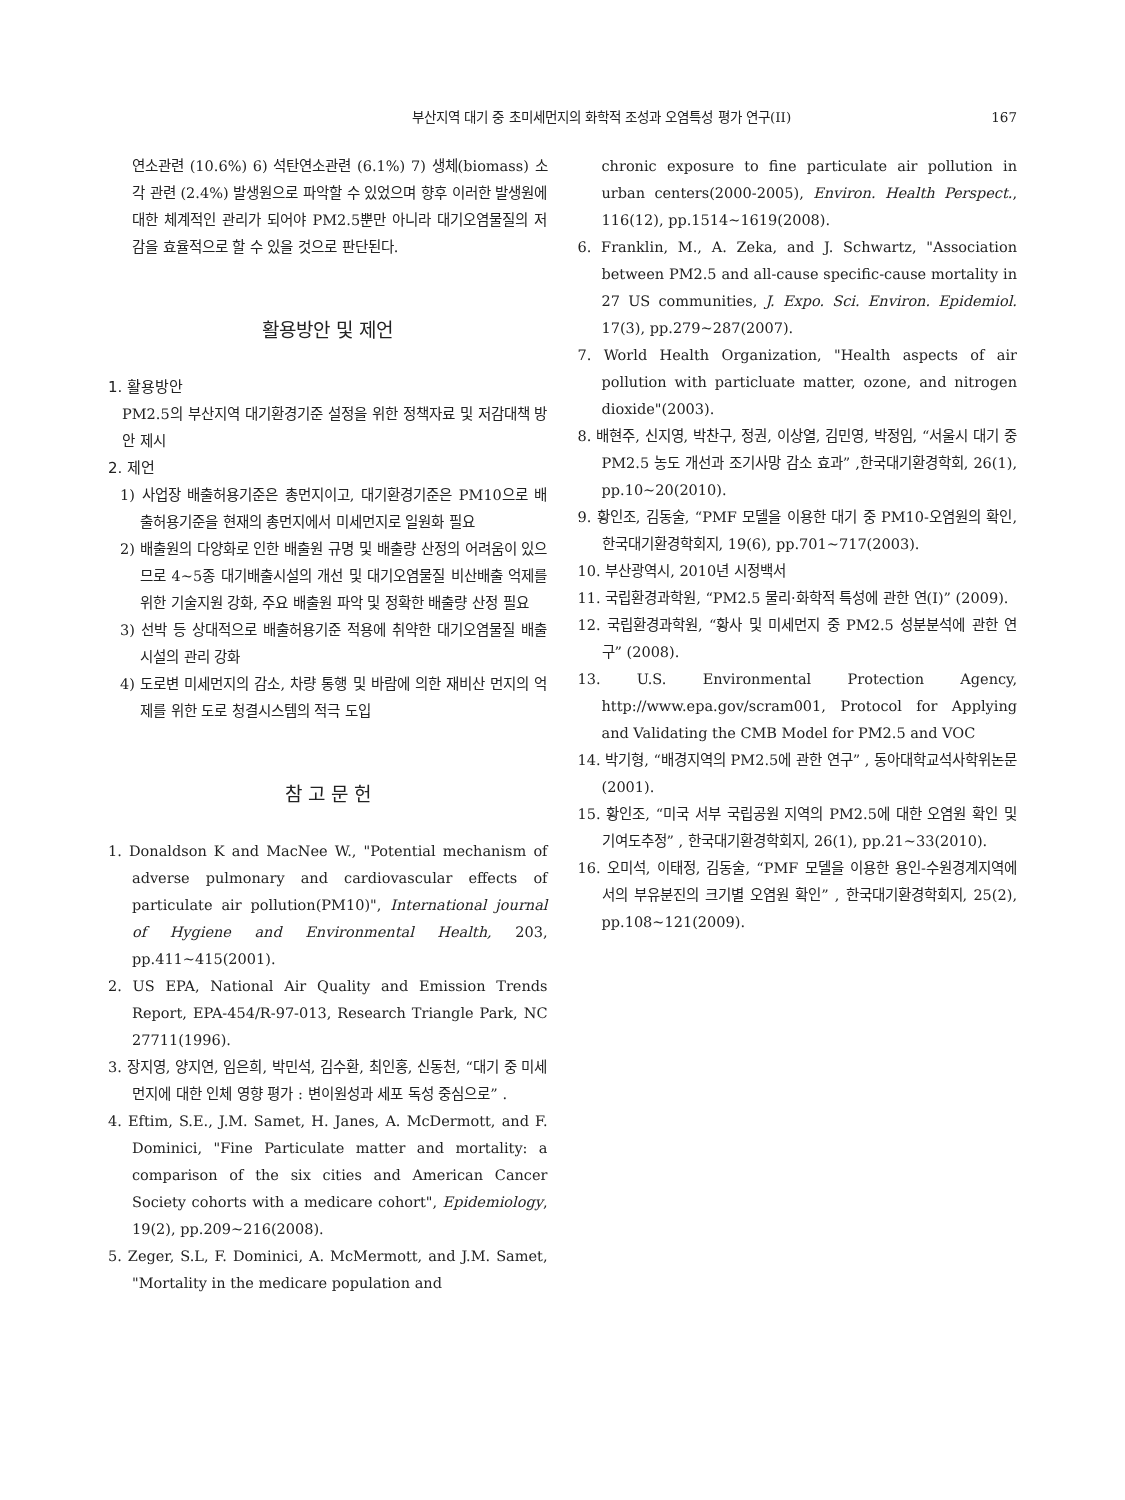부산지역 대기 중 초미세먼지의 화학적 조성과 오염특성 평가 연구(II) 167
연소관련 (10.6%) 6) 석탄연소관련 (6.1%) 7) 생체(biomass) 소각 관련 (2.4%) 발생원으로 파악할 수 있었으며 향후 이러한 발생원에 대한 체계적인 관리가 되어야 PM2.5뿐만 아니라 대기오염물질의 저감을 효율적으로 할 수 있을 것으로 판단된다.
활용방안 및 제언
1. 활용방안
PM2.5의 부산지역 대기환경기준 설정을 위한 정책자료 및 저감대책 방안 제시
2. 제언
1) 사업장 배출허용기준은 총먼지이고, 대기환경기준은 PM10으로 배출허용기준을 현재의 총먼지에서 미세먼지로 일원화 필요
2) 배출원의 다양화로 인한 배출원 규명 및 배출량 산정의 어려움이 있으므로 4~5종 대기배출시설의 개선 및 대기오염물질 비산배출 억제를 위한 기술지원 강화, 주요 배출원 파악 및 정확한 배출량 산정 필요
3) 선박 등 상대적으로 배출허용기준 적용에 취약한 대기오염물질 배출시설의 관리 강화
4) 도로변 미세먼지의 감소, 차량 통행 및 바람에 의한 재비산 먼지의 억제를 위한 도로 청결시스템의 적극 도입
참 고 문 헌
1. Donaldson K and MacNee W., "Potential mechanism of adverse pulmonary and cardiovascular effects of particulate air pollution(PM10)", International journal of Hygiene and Environmental Health, 203, pp.411~415(2001).
2. US EPA, National Air Quality and Emission Trends Report, EPA-454/R-97-013, Research Triangle Park, NC 27711(1996).
3. 장지영, 양지연, 임은희, 박민석, 김수환, 최인홍, 신동천, “대기 중 미세먼지에 대한 인체 영향 평가 : 변이원성과 세포 독성 중심으로” .
4. Eftim, S.E., J.M. Samet, H. Janes, A. McDermott, and F. Dominici, "Fine Particulate matter and mortality: a comparison of the six cities and American Cancer Society cohorts with a medicare cohort", Epidemiology, 19(2), pp.209~216(2008).
5. Zeger, S.L, F. Dominici, A. McMermott, and J.M. Samet, "Mortality in the medicare population and
chronic exposure to fine particulate air pollution in urban centers(2000-2005), Environ. Health Perspect., 116(12), pp.1514~1619(2008).
6. Franklin, M., A. Zeka, and J. Schwartz, "Association between PM2.5 and all-cause specific-cause mortality in 27 US communities, J. Expo. Sci. Environ. Epidemiol. 17(3), pp.279~287(2007).
7. World Health Organization, "Health aspects of air pollution with particluate matter, ozone, and nitrogen dioxide"(2003).
8. 배현주, 신지영, 박찬구, 정권, 이상열, 김민영, 박정임, “서울시 대기 중 PM2.5 농도 개선과 조기사망 감소 효과” ,한국대기환경학회, 26(1), pp.10~20(2010).
9. 황인조, 김동술, “PMF 모델을 이용한 대기 중 PM10-오염원의 확인, 한국대기환경학회지, 19(6), pp.701~717(2003).
10. 부산광역시, 2010년 시정백서
11. 국립환경과학원, “PM2.5 물리·화학적 특성에 관한 연(I)” (2009).
12. 국립환경과학원, “황사 및 미세먼지 중 PM2.5 성분분석에 관한 연구” (2008).
13. U.S. Environmental Protection Agency, http://www.epa.gov/scram001, Protocol for Applying and Validating the CMB Model for PM2.5 and VOC
14. 박기형, “배경지역의 PM2.5에 관한 연구” , 동아대학교석사학위논문(2001).
15. 황인조, “미국 서부 국립공원 지역의 PM2.5에 대한 오염원 확인 및 기여도추정” , 한국대기환경학회지, 26(1), pp.21~33(2010).
16. 오미석, 이태정, 김동술, “PMF 모델을 이용한 용인-수원경계지역에서의 부유분진의 크기별 오염원 확인” , 한국대기환경학회지, 25(2), pp.108~121(2009).